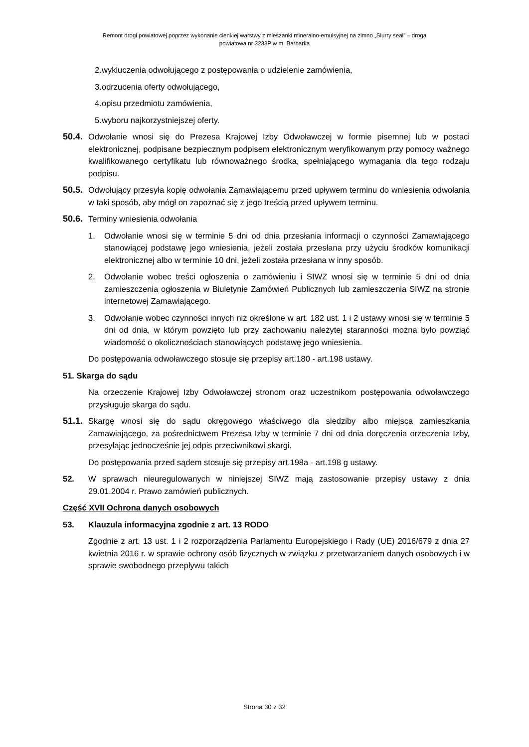Remont drogi powiatowej poprzez wykonanie cienkiej warstwy z mieszanki mineralno-emulsyjnej na zimno „Slurry seal” – droga
powiatowa nr 3233P w m. Barbarka
2. wykluczenia odwołującego z postępowania o udzielenie zamówienia,
3. odrzucenia oferty odwołującego,
4. opisu przedmiotu zamówienia,
5. wyboru najkorzystniejszej oferty.
50.4. Odwołanie wnosi się do Prezesa Krajowej Izby Odwoławczej w formie pisemnej lub w postaci elektronicznej, podpisane bezpiecznym podpisem elektronicznym weryfikowanym przy pomocy ważnego kwalifikowanego certyfikatu lub równoważnego środka, spełniającego wymagania dla tego rodzaju podpisu.
50.5. Odwołujący przesyła kopię odwołania Zamawiającemu przed upływem terminu do wniesienia odwołania w taki sposób, aby mógł on zapoznać się z jego treścią przed upływem terminu.
50.6. Terminy wniesienia odwołania
1. Odwołanie wnosi się w terminie 5 dni od dnia przesłania informacji o czynności Zamawiającego stanowiącej podstawę jego wniesienia, jeżeli została przesłana przy użyciu środków komunikacji elektronicznej albo w terminie 10 dni, jeżeli została przesłana w inny sposób.
2. Odwołanie wobec treści ogłoszenia o zamówieniu i SIWZ wnosi się w terminie 5 dni od dnia zamieszczenia ogłoszenia w Biuletynie Zamówień Publicznych lub zamieszczenia SIWZ na stronie internetowej Zamawiającego.
3. Odwołanie wobec czynności innych niż określone w art. 182 ust. 1 i 2 ustawy wnosi się w terminie 5 dni od dnia, w którym powzięto lub przy zachowaniu należytej staranności można było powziąć wiadomość o okolicznościach stanowiących podstawę jego wniesienia.
Do postępowania odwoławczego stosuje się przepisy art.180 - art.198 ustawy.
51. Skarga do sądu
Na orzeczenie Krajowej Izby Odwoławczej stronom oraz uczestnikom postępowania odwoławczego przysługuje skarga do sądu.
51.1. Skargę wnosi się do sądu okręgowego właściwego dla siedziby albo miejsca zamieszkania Zamawiającego, za pośrednictwem Prezesa Izby w terminie 7 dni od dnia doręczenia orzeczenia Izby, przesyłając jednocześnie jej odpis przeciwnikowi skargi.
Do postępowania przed sądem stosuje się przepisy art.198a - art.198 g ustawy.
52. W sprawach nieuregulowanych w niniejszej SIWZ mają zastosowanie przepisy ustawy z dnia 29.01.2004 r. Prawo zamówień publicznych.
Część XVII Ochrona danych osobowych
53. Klauzula informacyjna zgodnie z art. 13 RODO
Zgodnie z art. 13 ust. 1 i 2 rozporządzenia Parlamentu Europejskiego i Rady (UE) 2016/679 z dnia 27 kwietnia 2016 r. w sprawie ochrony osób fizycznych w związku z przetwarzaniem danych osobowych i w sprawie swobodnego przepływu takich
Strona 30 z 32